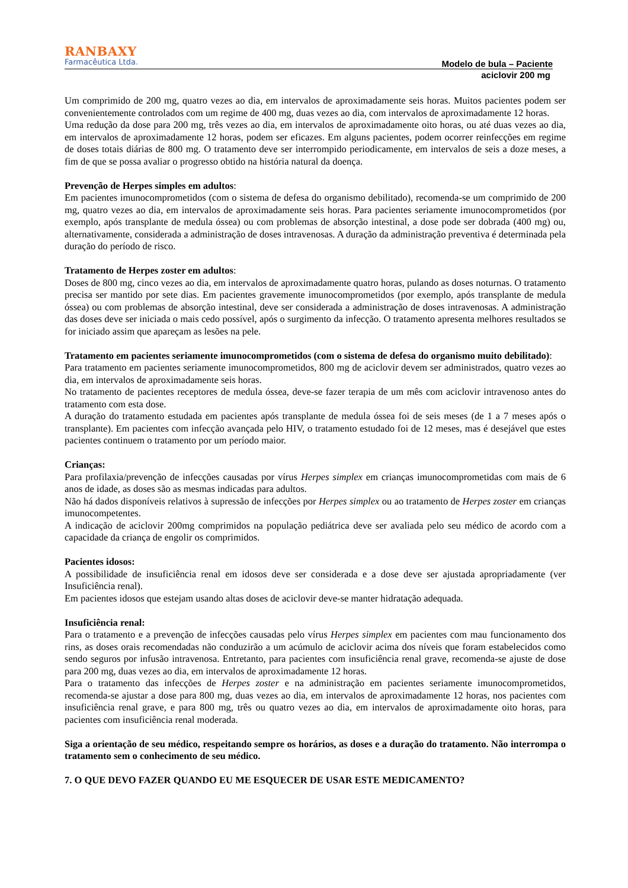RANBAXY
Farmacêutica Ltda.
Modelo de bula – Paciente
aciclovir 200 mg
Um comprimido de 200 mg, quatro vezes ao dia, em intervalos de aproximadamente seis horas. Muitos pacientes podem ser convenientemente controlados com um regime de 400 mg, duas vezes ao dia, com intervalos de aproximadamente 12 horas.
Uma redução da dose para 200 mg, três vezes ao dia, em intervalos de aproximadamente oito horas, ou até duas vezes ao dia, em intervalos de aproximadamente 12 horas, podem ser eficazes. Em alguns pacientes, podem ocorrer reinfecções em regime de doses totais diárias de 800 mg. O tratamento deve ser interrompido periodicamente, em intervalos de seis a doze meses, a fim de que se possa avaliar o progresso obtido na história natural da doença.
Prevenção de Herpes simples em adultos:
Em pacientes imunocomprometidos (com o sistema de defesa do organismo debilitado), recomenda-se um comprimido de 200 mg, quatro vezes ao dia, em intervalos de aproximadamente seis horas. Para pacientes seriamente imunocomprometidos (por exemplo, após transplante de medula óssea) ou com problemas de absorção intestinal, a dose pode ser dobrada (400 mg) ou, alternativamente, considerada a administração de doses intravenosas. A duração da administração preventiva é determinada pela duração do período de risco.
Tratamento de Herpes zoster em adultos:
Doses de 800 mg, cinco vezes ao dia, em intervalos de aproximadamente quatro horas, pulando as doses noturnas. O tratamento precisa ser mantido por sete dias. Em pacientes gravemente imunocomprometidos (por exemplo, após transplante de medula óssea) ou com problemas de absorção intestinal, deve ser considerada a administração de doses intravenosas. A administração das doses deve ser iniciada o mais cedo possível, após o surgimento da infecção. O tratamento apresenta melhores resultados se for iniciado assim que apareçam as lesões na pele.
Tratamento em pacientes seriamente imunocomprometidos (com o sistema de defesa do organismo muito debilitado):
Para tratamento em pacientes seriamente imunocomprometidos, 800 mg de aciclovir devem ser administrados, quatro vezes ao dia, em intervalos de aproximadamente seis horas.
No tratamento de pacientes receptores de medula óssea, deve-se fazer terapia de um mês com aciclovir intravenoso antes do tratamento com esta dose.
A duração do tratamento estudada em pacientes após transplante de medula óssea foi de seis meses (de 1 a 7 meses após o transplante). Em pacientes com infecção avançada pelo HIV, o tratamento estudado foi de 12 meses, mas é desejável que estes pacientes continuem o tratamento por um período maior.
Crianças:
Para profilaxia/prevenção de infecções causadas por vírus Herpes simplex em crianças imunocomprometidas com mais de 6 anos de idade, as doses são as mesmas indicadas para adultos.
Não há dados disponíveis relativos à supressão de infecções por Herpes simplex ou ao tratamento de Herpes zoster em crianças imunocompetentes.
A indicação de aciclovir 200mg comprimidos na população pediátrica deve ser avaliada pelo seu médico de acordo com a capacidade da criança de engolir os comprimidos.
Pacientes idosos:
A possibilidade de insuficiência renal em idosos deve ser considerada e a dose deve ser ajustada apropriadamente (ver Insuficiência renal).
Em pacientes idosos que estejam usando altas doses de aciclovir deve-se manter hidratação adequada.
Insuficiência renal:
Para o tratamento e a prevenção de infecções causadas pelo vírus Herpes simplex em pacientes com mau funcionamento dos rins, as doses orais recomendadas não conduzirão a um acúmulo de aciclovir acima dos níveis que foram estabelecidos como sendo seguros por infusão intravenosa. Entretanto, para pacientes com insuficiência renal grave, recomenda-se ajuste de dose para 200 mg, duas vezes ao dia, em intervalos de aproximadamente 12 horas.
Para o tratamento das infecções de Herpes zoster e na administração em pacientes seriamente imunocomprometidos, recomenda-se ajustar a dose para 800 mg, duas vezes ao dia, em intervalos de aproximadamente 12 horas, nos pacientes com insuficiência renal grave, e para 800 mg, três ou quatro vezes ao dia, em intervalos de aproximadamente oito horas, para pacientes com insuficiência renal moderada.
Siga a orientação de seu médico, respeitando sempre os horários, as doses e a duração do tratamento. Não interrompa o tratamento sem o conhecimento de seu médico.
7. O QUE DEVO FAZER QUANDO EU ME ESQUECER DE USAR ESTE MEDICAMENTO?